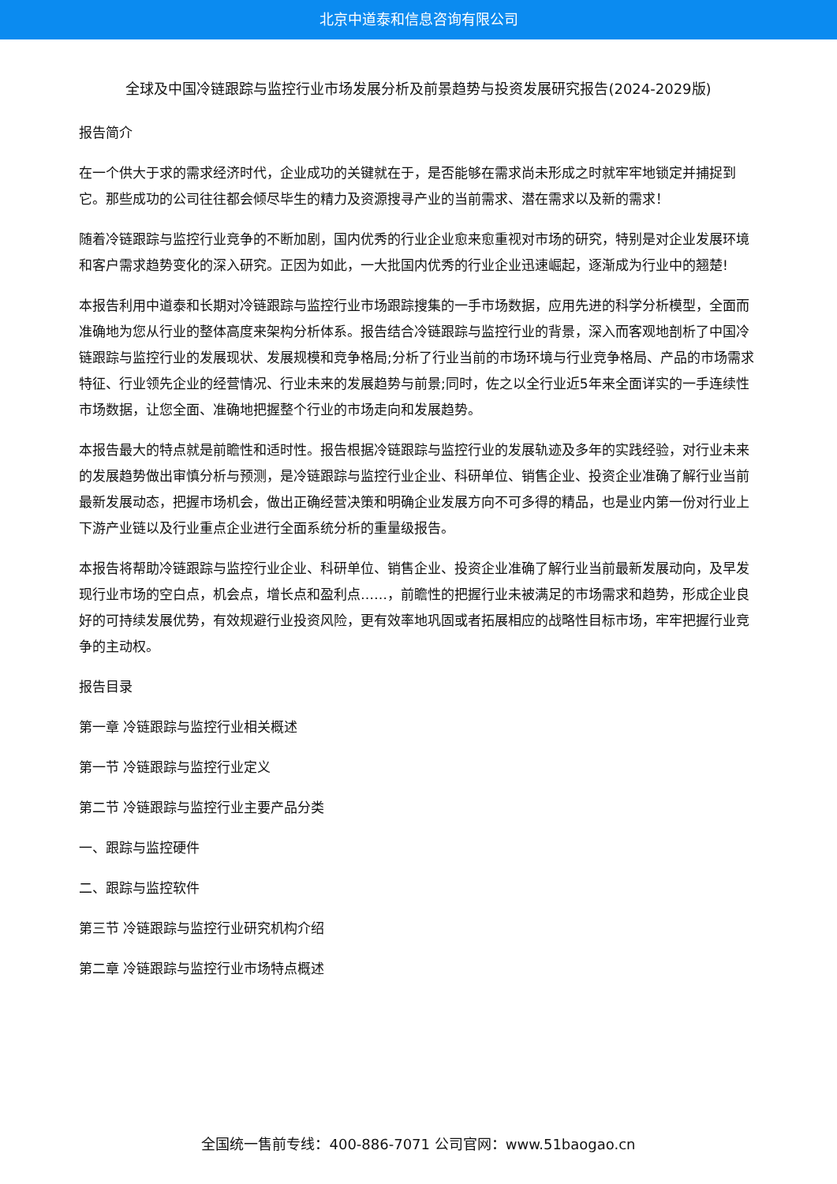北京中道泰和信息咨询有限公司
全球及中国冷链跟踪与监控行业市场发展分析及前景趋势与投资发展研究报告(2024-2029版)
报告简介
在一个供大于求的需求经济时代，企业成功的关键就在于，是否能够在需求尚未形成之时就牢牢地锁定并捕捉到它。那些成功的公司往往都会倾尽毕生的精力及资源搜寻产业的当前需求、潜在需求以及新的需求！
随着冷链跟踪与监控行业竞争的不断加剧，国内优秀的行业企业愈来愈重视对市场的研究，特别是对企业发展环境和客户需求趋势变化的深入研究。正因为如此，一大批国内优秀的行业企业迅速崛起，逐渐成为行业中的翘楚!
本报告利用中道泰和长期对冷链跟踪与监控行业市场跟踪搜集的一手市场数据，应用先进的科学分析模型，全面而准确地为您从行业的整体高度来架构分析体系。报告结合冷链跟踪与监控行业的背景，深入而客观地剖析了中国冷链跟踪与监控行业的发展现状、发展规模和竞争格局;分析了行业当前的市场环境与行业竞争格局、产品的市场需求特征、行业领先企业的经营情况、行业未来的发展趋势与前景;同时，佐之以全行业近5年来全面详实的一手连续性市场数据，让您全面、准确地把握整个行业的市场走向和发展趋势。
本报告最大的特点就是前瞻性和适时性。报告根据冷链跟踪与监控行业的发展轨迹及多年的实践经验，对行业未来的发展趋势做出审慎分析与预测，是冷链跟踪与监控行业企业、科研单位、销售企业、投资企业准确了解行业当前最新发展动态，把握市场机会，做出正确经营决策和明确企业发展方向不可多得的精品，也是业内第一份对行业上下游产业链以及行业重点企业进行全面系统分析的重量级报告。
本报告将帮助冷链跟踪与监控行业企业、科研单位、销售企业、投资企业准确了解行业当前最新发展动向，及早发现行业市场的空白点，机会点，增长点和盈利点……，前瞻性的把握行业未被满足的市场需求和趋势，形成企业良好的可持续发展优势，有效规避行业投资风险，更有效率地巩固或者拓展相应的战略性目标市场，牢牢把握行业竞争的主动权。
报告目录
第一章 冷链跟踪与监控行业相关概述
第一节 冷链跟踪与监控行业定义
第二节 冷链跟踪与监控行业主要产品分类
一、跟踪与监控硬件
二、跟踪与监控软件
第三节 冷链跟踪与监控行业研究机构介绍
第二章 冷链跟踪与监控行业市场特点概述
全国统一售前专线：400-886-7071 公司官网：www.51baogao.cn